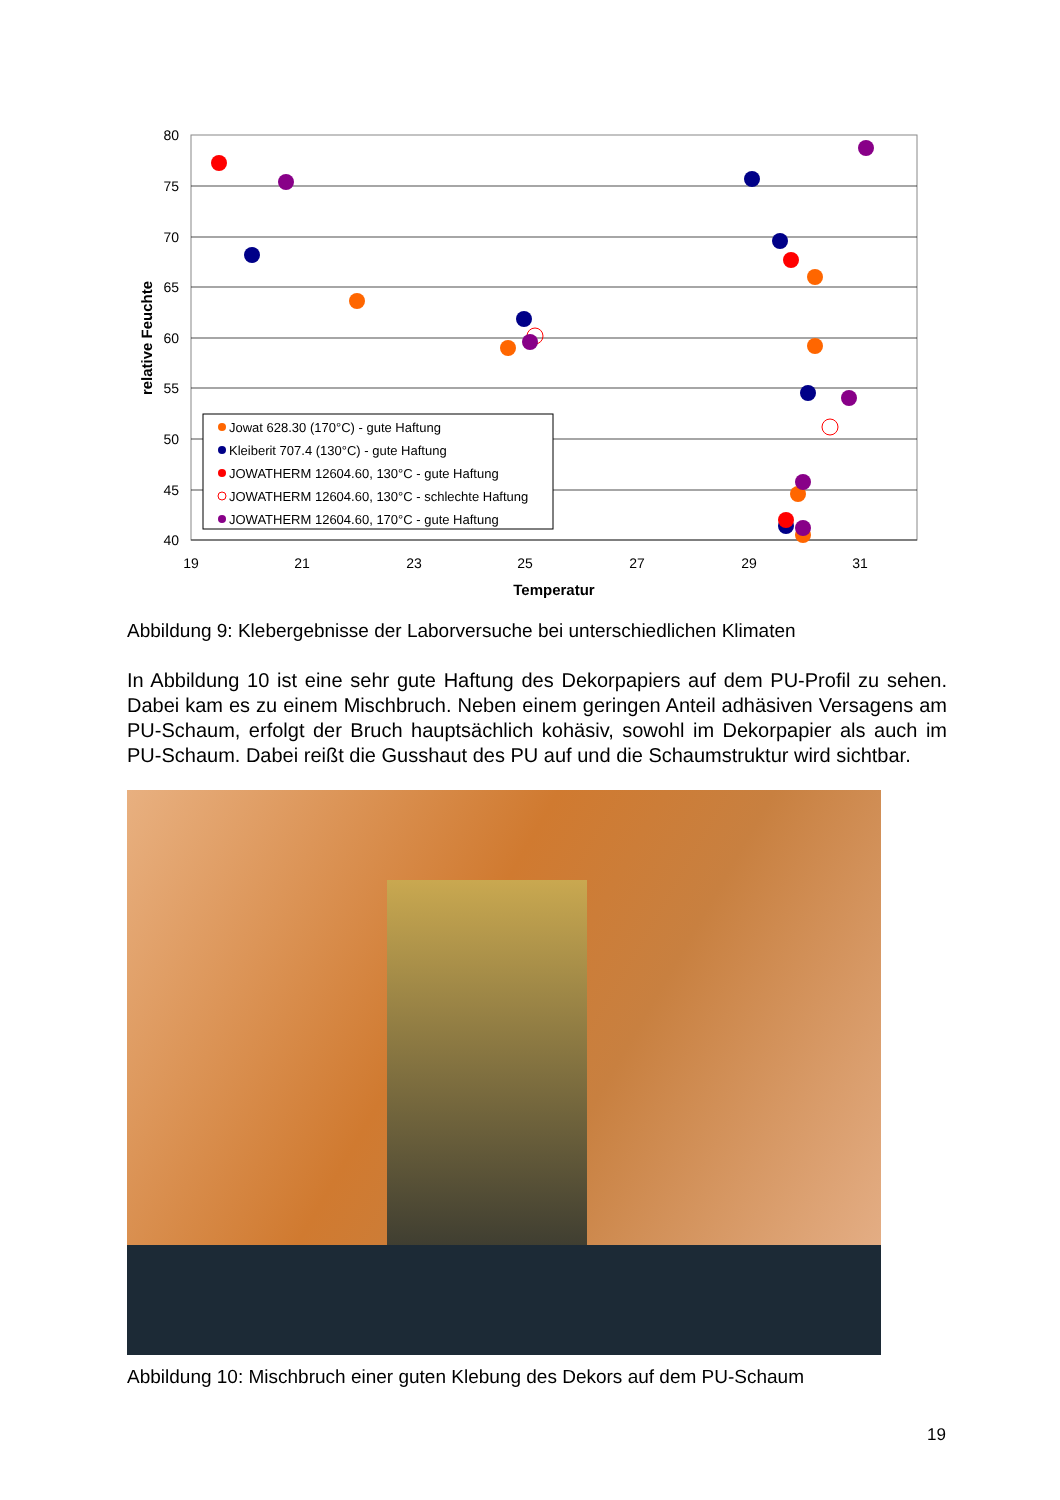80
75
70
65
60
55
50
45
40
19
21
23
25
27
29
31
Temperatur
relative Feuchte
Jowat 628.30 (170°C) - gute Haftung
Kleiberit 707.4 (130°C) - gute Haftung
JOWATHERM 12604.60, 130°C - gute Haftung
JOWATHERM 12604.60, 130°C - schlechte Haftung
JOWATHERM 12604.60, 170°C - gute Haftung
Abbildung 9: Klebergebnisse der Laborversuche bei unterschiedlichen Klimaten
In Abbildung 10 ist eine sehr gute Haftung des Dekorpapiers auf dem PU-Profil zu sehen. Dabei kam es zu einem Mischbruch. Neben einem geringen Anteil adhäsiven Versagens am PU-Schaum, erfolgt der Bruch hauptsächlich kohäsiv, sowohl im Dekorpapier als auch im PU-Schaum. Dabei reißt die Gusshaut des PU auf und die Schaumstruktur wird sichtbar.
Abbildung 10: Mischbruch einer guten Klebung des Dekors auf dem PU-Schaum
19